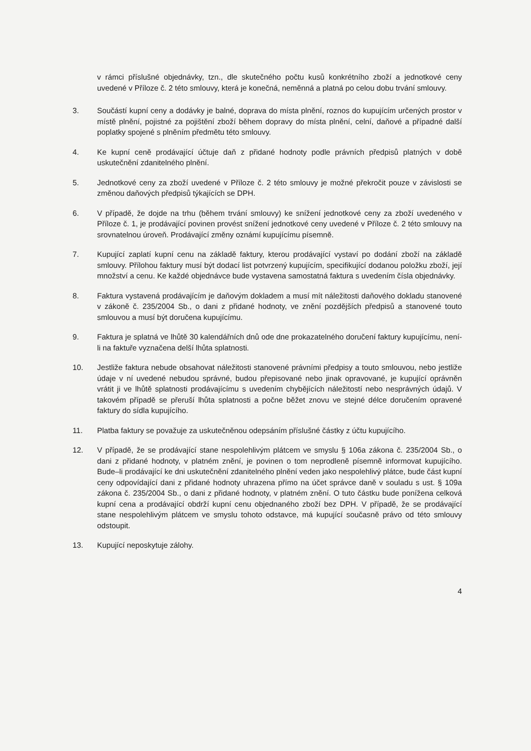v rámci příslušné objednávky, tzn., dle skutečného počtu kusů konkrétního zboží a jednotkové ceny uvedené v Příloze č. 2 této smlouvy, která je konečná, neměnná a platná po celou dobu trvání smlouvy.
3. Součástí kupní ceny a dodávky je balné, doprava do místa plnění, roznos do kupujícím určených prostor v místě plnění, pojistné za pojištění zboží během dopravy do místa plnění, celní, daňové a případné další poplatky spojené s plněním předmětu této smlouvy.
4. Ke kupní ceně prodávající účtuje daň z přidané hodnoty podle právních předpisů platných v době uskutečnění zdanitelného plnění.
5. Jednotkové ceny za zboží uvedené v Příloze č. 2 této smlouvy je možné překročit pouze v závislosti se změnou daňových předpisů týkajících se DPH.
6. V případě, že dojde na trhu (během trvání smlouvy) ke snížení jednotkové ceny za zboží uvedeného v Příloze č. 1, je prodávající povinen provést snížení jednotkové ceny uvedené v Příloze č. 2 této smlouvy na srovnatelnou úroveň. Prodávající změny oznámí kupujícímu písemně.
7. Kupující zaplatí kupní cenu na základě faktury, kterou prodávající vystaví po dodání zboží na základě smlouvy. Přílohou faktury musí být dodací list potvrzený kupujícím, specifikující dodanou položku zboží, její množství a cenu. Ke každé objednávce bude vystavena samostatná faktura s uvedením čísla objednávky.
8. Faktura vystavená prodávajícím je daňovým dokladem a musí mít náležitosti daňového dokladu stanovené v zákoně č. 235/2004 Sb., o dani z přidané hodnoty, ve znění pozdějších předpisů a stanovené touto smlouvou a musí být doručena kupujícímu.
9. Faktura je splatná ve lhůtě 30 kalendářních dnů ode dne prokazatelného doručení faktury kupujícímu, není-li na faktuře vyznačena delší lhůta splatnosti.
10. Jestliže faktura nebude obsahovat náležitosti stanovené právními předpisy a touto smlouvou, nebo jestliže údaje v ní uvedené nebudou správné, budou přepisované nebo jinak opravované, je kupující oprávněn vrátit ji ve lhůtě splatnosti prodávajícímu s uvedením chybějících náležitostí nebo nesprávných údajů. V takovém případě se přeruší lhůta splatnosti a počne běžet znovu ve stejné délce doručením opravené faktury do sídla kupujícího.
11. Platba faktury se považuje za uskutečněnou odepsáním příslušné částky z účtu kupujícího.
12. V případě, že se prodávající stane nespolehlivým plátcem ve smyslu § 106a zákona č. 235/2004 Sb., o dani z přidané hodnoty, v platném znění, je povinen o tom neprodleně písemně informovat kupujícího. Bude–li prodávající ke dni uskutečnění zdanitelného plnění veden jako nespolehlivý plátce, bude část kupní ceny odpovídající dani z přidané hodnoty uhrazena přímo na účet správce daně v souladu s ust. § 109a zákona č. 235/2004 Sb., o dani z přidané hodnoty, v platném znění. O tuto částku bude ponížena celková kupní cena a prodávající obdrží kupní cenu objednaného zboží bez DPH. V případě, že se prodávající stane nespolehlivým plátcem ve smyslu tohoto odstavce, má kupující současně právo od této smlouvy odstoupit.
13. Kupující neposkytuje zálohy.
4